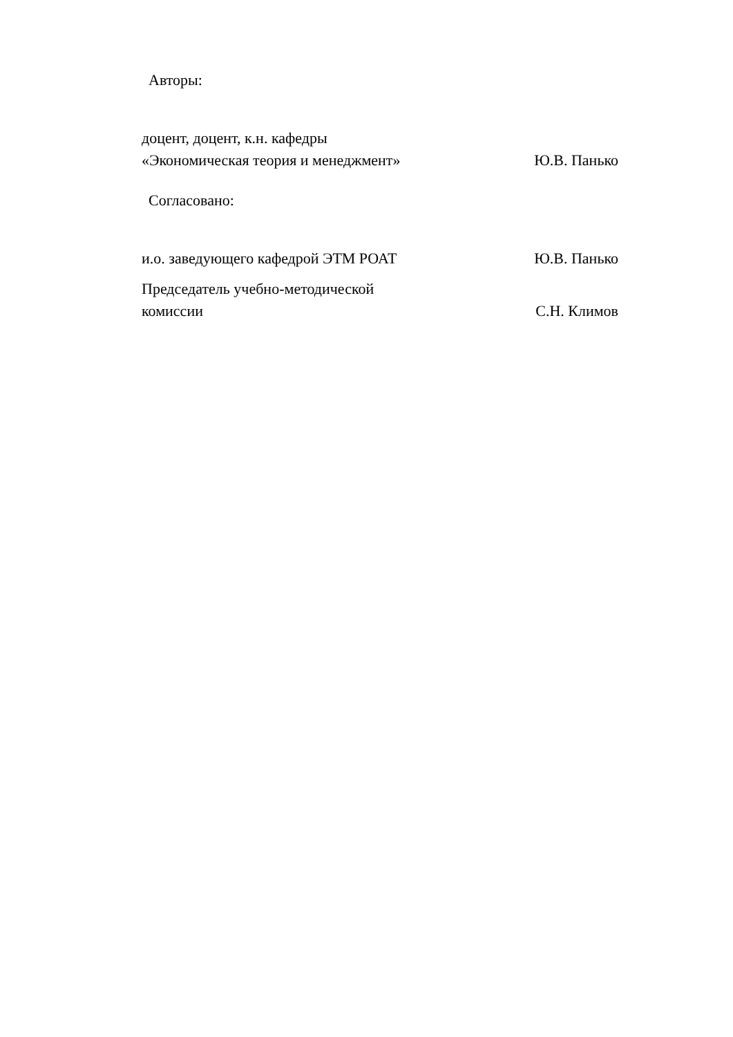Авторы:
доцент, доцент, к.н. кафедры «Экономическая теория и менеджмент»
Ю.В. Панько
Согласовано:
и.о. заведующего кафедрой ЭТМ РОАТ
Ю.В. Панько
Председатель учебно-методической комиссии
С.Н. Климов